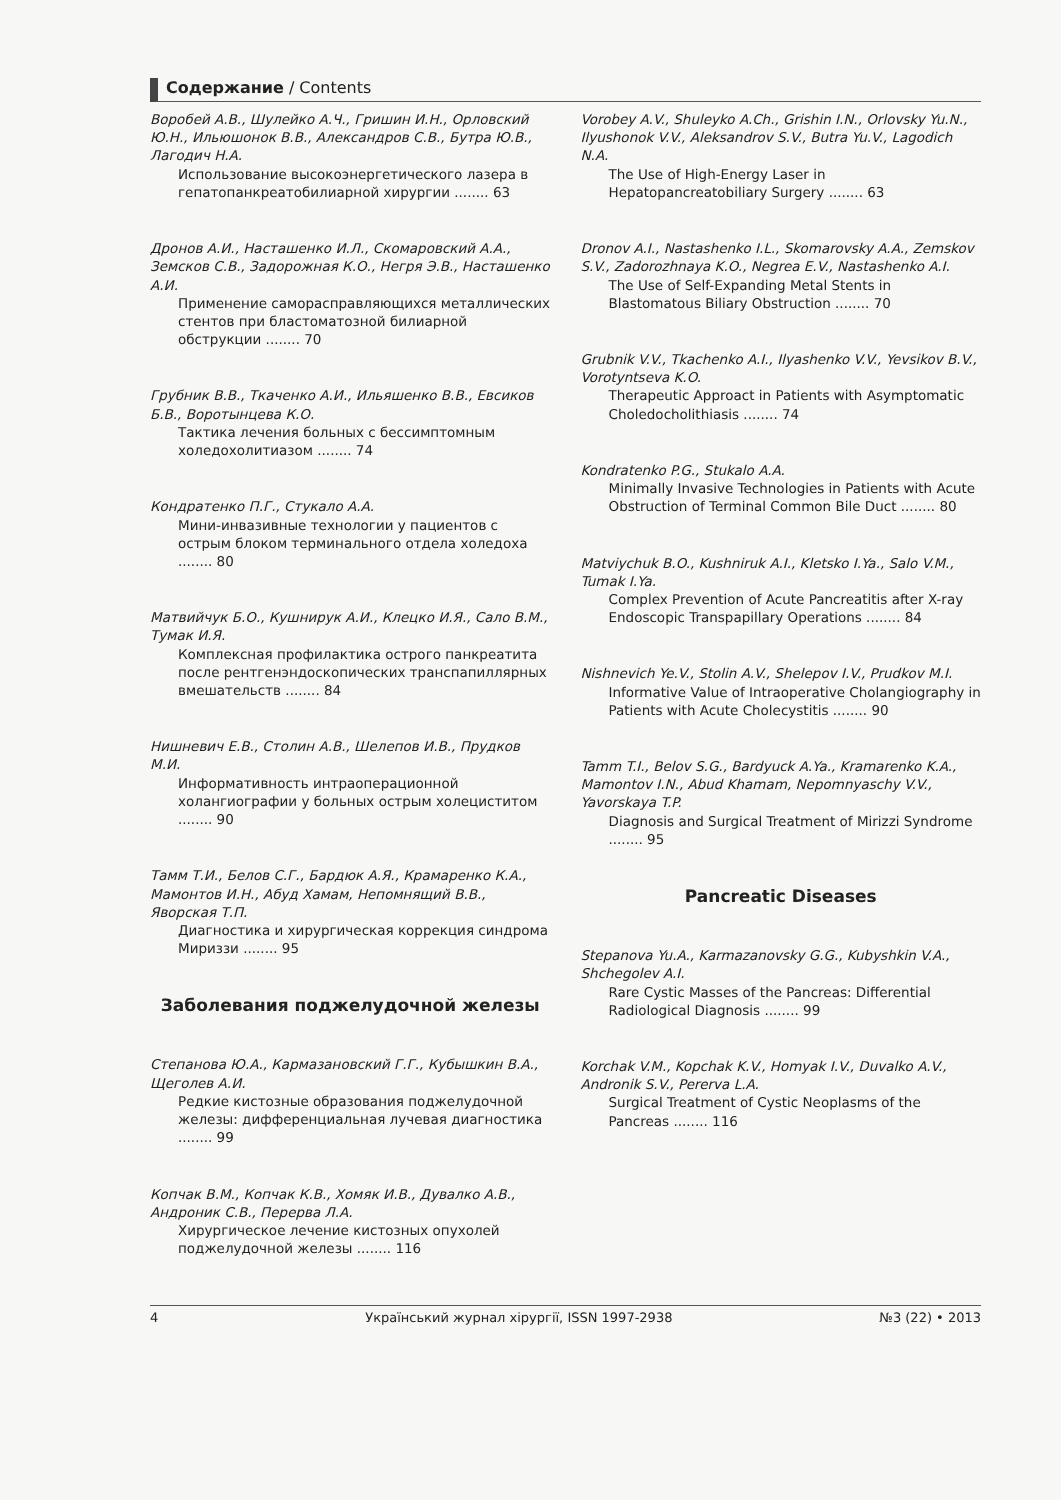Содержание / Contents
Воробей А.В., Шулейко А.Ч., Гришин И.Н., Орловский Ю.Н., Ильюшонок В.В., Александров С.В., Бутра Ю.В., Лагодич Н.А.
Использование высокоэнергетического лазера в гепатопанкреатобилиарной хирургии ........ 63
Дронов А.И., Насташенко И.Л., Скомаровский А.А., Земсков С.В., Задорожная К.О., Негря Э.В., Насташенко А.И.
Применение саморасправляющихся металлических стентов при бластоматозной билиарной обструкции ........ 70
Грубник В.В., Ткаченко А.И., Ильяшенко В.В., Евсиков Б.В., Воротынцева К.О.
Тактика лечения больных с бессимптомным холедохолитиазом ........ 74
Кондратенко П.Г., Стукало А.А.
Мини-инвазивные технологии у пациентов с острым блоком терминального отдела холедоха ........ 80
Матвийчук Б.О., Кушнирук А.И., Клецко И.Я., Сало В.М., Тумак И.Я.
Комплексная профилактика острого панкреатита после рентгенэндоскопических транспапиллярных вмешательств ........ 84
Нишневич Е.В., Столин А.В., Шелепов И.В., Прудков М.И.
Информативность интраоперационной холангиографии у больных острым холециститом ........ 90
Тамм Т.И., Белов С.Г., Бардюк А.Я., Крамаренко К.А., Мамонтов И.Н., Абуд Хамам, Непомнящий В.В., Яворская Т.П.
Диагностика и хирургическая коррекция синдрома Мириззи ........ 95
Заболевания поджелудочной железы
Степанова Ю.А., Кармазановский Г.Г., Кубышкин В.А., Щеголев А.И.
Редкие кистозные образования поджелудочной железы: дифференциальная лучевая диагностика ........ 99
Копчак В.М., Копчак К.В., Хомяк И.В., Дувалко А.В., Андроник С.В., Перерва Л.А.
Хирургическое лечение кистозных опухолей поджелудочной железы ........ 116
Vorobey A.V., Shuleyko A.Ch., Grishin I.N., Orlovsky Yu.N., Ilyushonok V.V., Aleksandrov S.V., Butra Yu.V., Lagodich N.A.
The Use of High-Energy Laser in Hepatopancreatobiliary Surgery ........ 63
Dronov A.I., Nastashenko I.L., Skomarovsky A.A., Zemskov S.V., Zadorozhnaya K.O., Negrea E.V., Nastashenko A.I.
The Use of Self-Expanding Metal Stents in Blastomatous Biliary Obstruction ........ 70
Grubnik V.V., Tkachenko A.I., Ilyashenko V.V., Yevsikov B.V., Vorotyntseva K.O.
Therapeutic Approact in Patients with Asymptomatic Choledocholithiasis ........ 74
Kondratenko P.G., Stukalo A.A.
Minimally Invasive Technologies in Patients with Acute Obstruction of Terminal Common Bile Duct ........ 80
Matviychuk B.O., Kushniruk A.I., Kletsko I.Ya., Salo V.M., Tumak I.Ya.
Complex Prevention of Acute Pancreatitis after X-ray Endoscopic Transpapillary Operations ........ 84
Nishnevich Ye.V., Stolin A.V., Shelepov I.V., Prudkov M.I.
Informative Value of Intraoperative Cholangiography in Patients with Acute Cholecystitis ........ 90
Tamm T.I., Belov S.G., Bardyuck A.Ya., Kramarenko K.A., Mamontov I.N., Abud Khamam, Nepomnyaschy V.V., Yavorskaya T.P.
Diagnosis and Surgical Treatment of Mirizzi Syndrome ........ 95
Pancreatic Diseases
Stepanova Yu.A., Karmazanovsky G.G., Kubyshkin V.A., Shchegolev A.I.
Rare Cystic Masses of the Pancreas: Differential Radiological Diagnosis ........ 99
Korchak V.M., Kopchak K.V., Homyak I.V., Duvalko A.V., Andronik S.V., Pererva L.A.
Surgical Treatment of Cystic Neoplasms of the Pancreas ........ 116
4 Український журнал хірургії, ISSN 1997-2938 №3 (22) • 2013